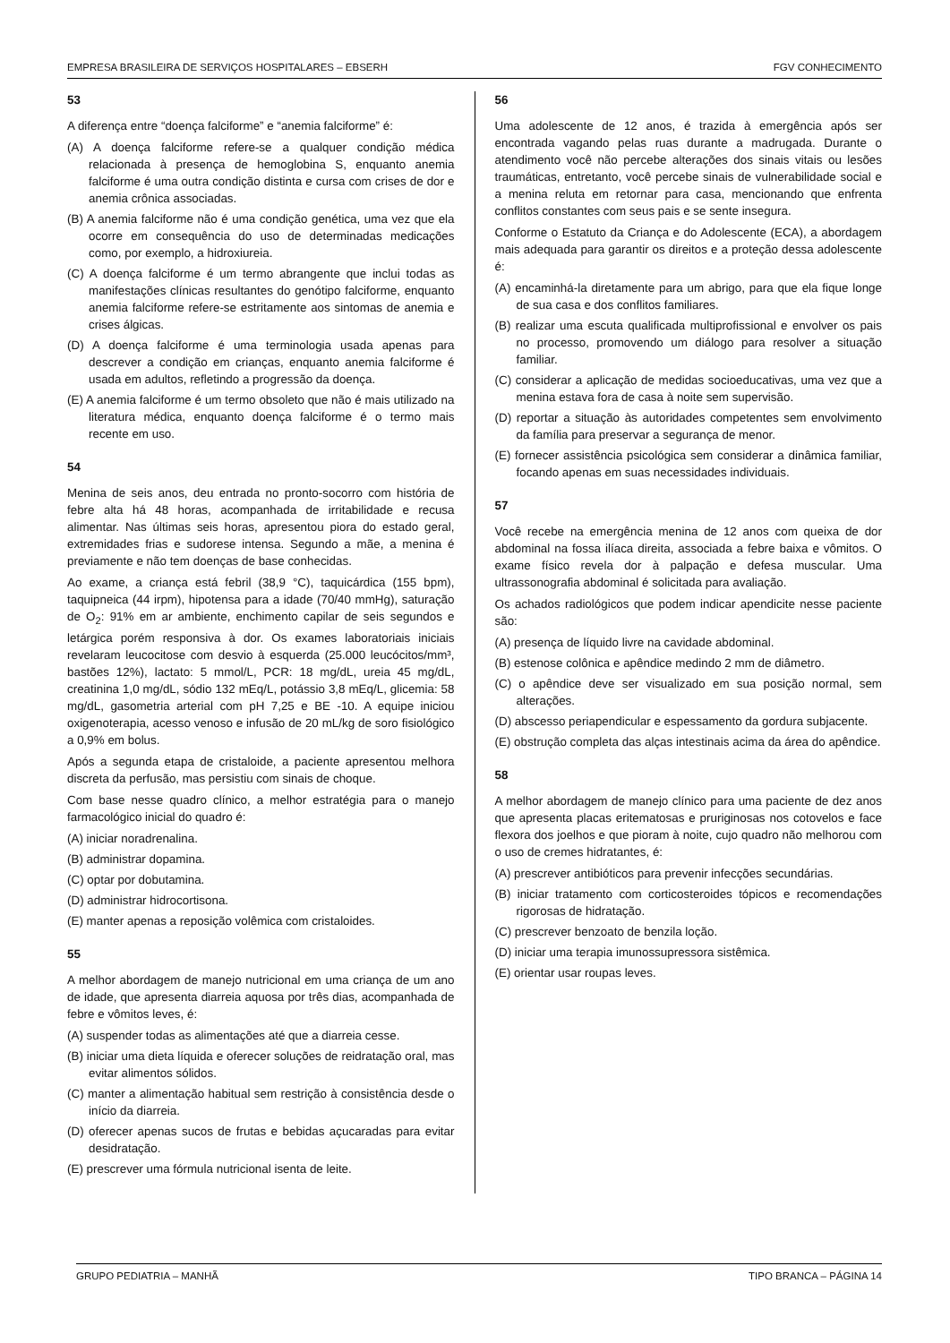EMPRESA BRASILEIRA DE SERVIÇOS HOSPITALARES – EBSERH FGV CONHECIMENTO
53
A diferença entre “doença falciforme” e “anemia falciforme” é:
(A) A doença falciforme refere-se a qualquer condição médica relacionada à presença de hemoglobina S, enquanto anemia falciforme é uma outra condição distinta e cursa com crises de dor e anemia crônica associadas.
(B) A anemia falciforme não é uma condição genética, uma vez que ela ocorre em consequência do uso de determinadas medicações como, por exemplo, a hidroxiureia.
(C) A doença falciforme é um termo abrangente que inclui todas as manifestações clínicas resultantes do genótipo falciforme, enquanto anemia falciforme refere-se estritamente aos sintomas de anemia e crises álgicas.
(D) A doença falciforme é uma terminologia usada apenas para descrever a condição em crianças, enquanto anemia falciforme é usada em adultos, refletindo a progressão da doença.
(E) A anemia falciforme é um termo obsoleto que não é mais utilizado na literatura médica, enquanto doença falciforme é o termo mais recente em uso.
54
Menina de seis anos, deu entrada no pronto-socorro com história de febre alta há 48 horas, acompanhada de irritabilidade e recusa alimentar. Nas últimas seis horas, apresentou piora do estado geral, extremidades frias e sudorese intensa. Segundo a mãe, a menina é previamente e não tem doenças de base conhecidas.
Ao exame, a criança está febril (38,9 °C), taquicárdica (155 bpm), taquipneica (44 irpm), hipotensa para a idade (70/40 mmHg), saturação de O<sub>2</sub>: 91% em ar ambiente, enchimento capilar de seis segundos e letárgica porém responsiva à dor. Os exames laboratoriais iniciais revelaram leucocitose com desvio à esquerda (25.000 leucócitos/mm³, bastões 12%), lactato: 5 mmol/L, PCR: 18 mg/dL, ureia 45 mg/dL, creatinina 1,0 mg/dL, sódio 132 mEq/L, potássio 3,8 mEq/L, glicemia: 58 mg/dL, gasometria arterial com pH 7,25 e BE -10. A equipe iniciou oxigenoterapia, acesso venoso e infusão de 20 mL/kg de soro fisiológico a 0,9% em bolus.
Após a segunda etapa de cristaloide, a paciente apresentou melhora discreta da perfusão, mas persistiu com sinais de choque.
Com base nesse quadro clínico, a melhor estratégia para o manejo farmacológico inicial do quadro é:
(A) iniciar noradrenalina.
(B) administrar dopamina.
(C) optar por dobutamina.
(D) administrar hidrocortisona.
(E) manter apenas a reposição volêmica com cristaloides.
55
A melhor abordagem de manejo nutricional em uma criança de um ano de idade, que apresenta diarreia aquosa por três dias, acompanhada de febre e vômitos leves, é:
(A) suspender todas as alimentações até que a diarreia cesse.
(B) iniciar uma dieta líquida e oferecer soluções de reidratação oral, mas evitar alimentos sólidos.
(C) manter a alimentação habitual sem restrição à consistência desde o início da diarreia.
(D) oferecer apenas sucos de frutas e bebidas açucaradas para evitar desidratação.
(E) prescrever uma fórmula nutricional isenta de leite.
56
Uma adolescente de 12 anos, é trazida à emergência após ser encontrada vagando pelas ruas durante a madrugada. Durante o atendimento você não percebe alterações dos sinais vitais ou lesões traumáticas, entretanto, você percebe sinais de vulnerabilidade social e a menina reluta em retornar para casa, mencionando que enfrenta conflitos constantes com seus pais e se sente insegura.
Conforme o Estatuto da Criança e do Adolescente (ECA), a abordagem mais adequada para garantir os direitos e a proteção dessa adolescente é:
(A) encaminhá-la diretamente para um abrigo, para que ela fique longe de sua casa e dos conflitos familiares.
(B) realizar uma escuta qualificada multiprofissional e envolver os pais no processo, promovendo um diálogo para resolver a situação familiar.
(C) considerar a aplicação de medidas socioeducativas, uma vez que a menina estava fora de casa à noite sem supervisão.
(D) reportar a situação às autoridades competentes sem envolvimento da família para preservar a segurança de menor.
(E) fornecer assistência psicológica sem considerar a dinâmica familiar, focando apenas em suas necessidades individuais.
57
Você recebe na emergência menina de 12 anos com queixa de dor abdominal na fossa ilíaca direita, associada a febre baixa e vômitos. O exame físico revela dor à palpação e defesa muscular. Uma ultrassonografia abdominal é solicitada para avaliação.
Os achados radiológicos que podem indicar apendicite nesse paciente são:
(A) presença de líquido livre na cavidade abdominal.
(B) estenose colônica e apêndice medindo 2 mm de diâmetro.
(C) o apêndice deve ser visualizado em sua posição normal, sem alterações.
(D) abscesso periapendicular e espessamento da gordura subjacente.
(E) obstrução completa das alças intestinais acima da área do apêndice.
58
A melhor abordagem de manejo clínico para uma paciente de dez anos que apresenta placas eritematosas e pruriginosas nos cotovelos e face flexora dos joelhos e que pioram à noite, cujo quadro não melhorou com o uso de cremes hidratantes, é:
(A) prescrever antibióticos para prevenir infecções secundárias.
(B) iniciar tratamento com corticosteroides tópicos e recomendações rigorosas de hidratação.
(C) prescrever benzoato de benzila loção.
(D) iniciar uma terapia imunossupressora sistêmica.
(E) orientar usar roupas leves.
GRUPO PEDIATRIA – MANHÃ TIPO BRANCA – PÁGINA 14